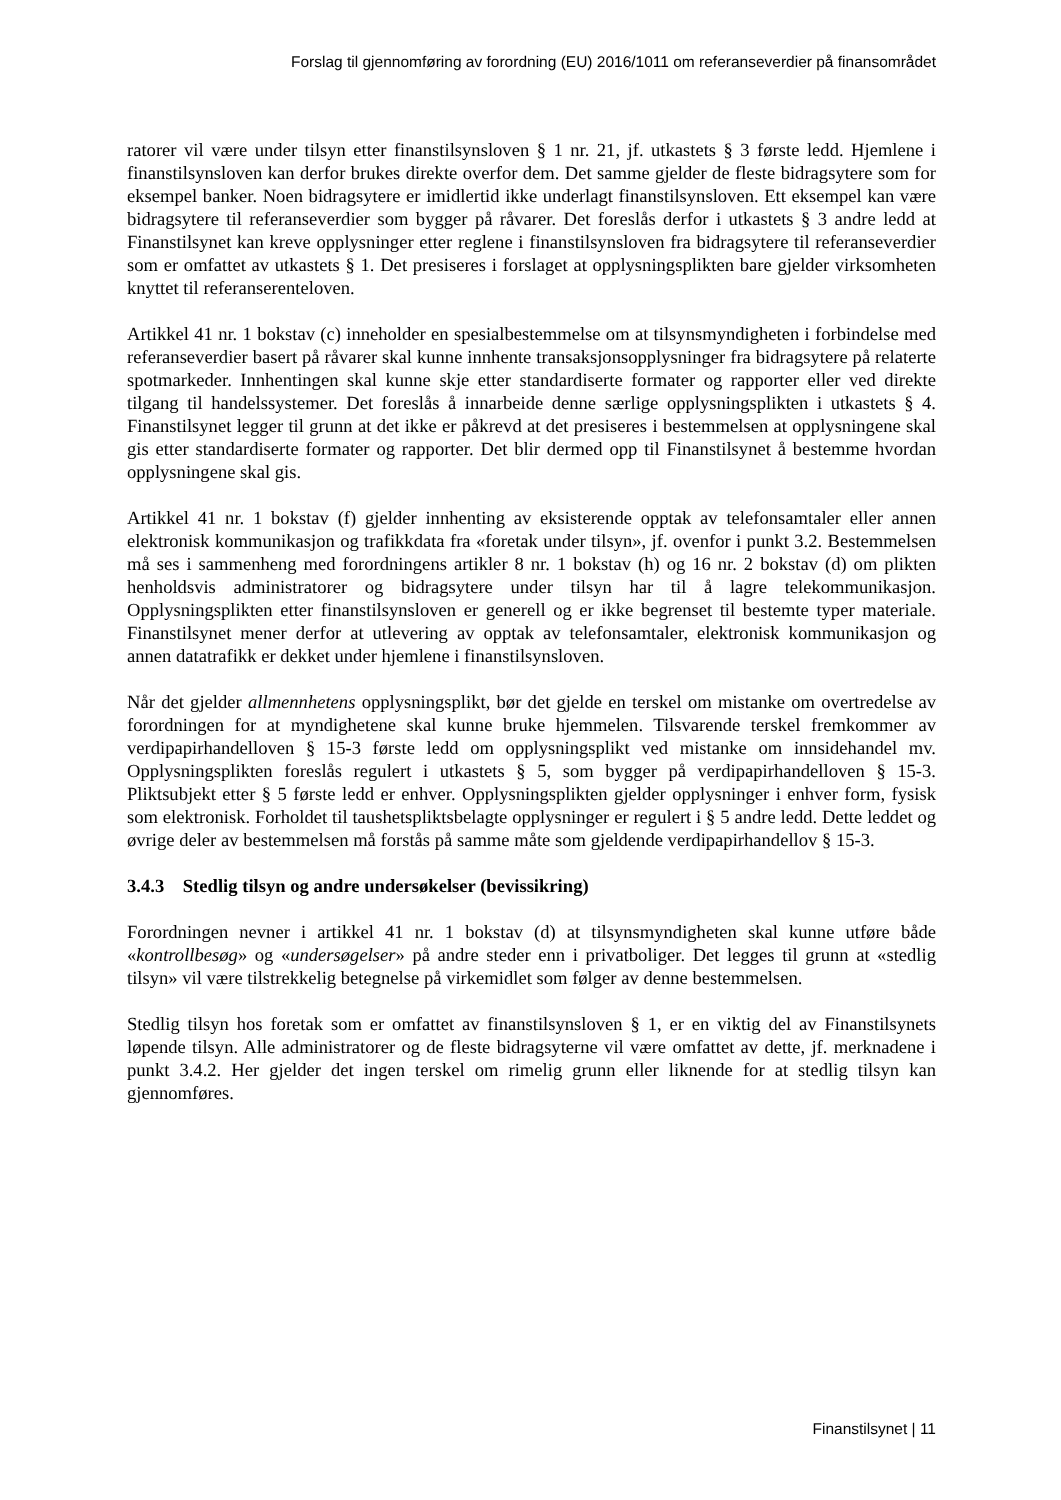Forslag til gjennomføring av forordning (EU) 2016/1011 om referanseverdier på finansområdet
ratorer vil være under tilsyn etter finanstilsynsloven § 1 nr. 21, jf. utkastets § 3 første ledd. Hjemlene i finanstilsynsloven kan derfor brukes direkte overfor dem. Det samme gjelder de fleste bidragsytere som for eksempel banker. Noen bidragsytere er imidlertid ikke underlagt finanstilsynsloven. Ett eksempel kan være bidragsytere til referanseverdier som bygger på råvarer. Det foreslås derfor i utkastets § 3 andre ledd at Finanstilsynet kan kreve opplysninger etter reglene i finanstilsynsloven fra bidragsytere til referanseverdier som er omfattet av utkastets § 1. Det presiseres i forslaget at opplysningsplikten bare gjelder virksomheten knyttet til referanserenteloven.
Artikkel 41 nr. 1 bokstav (c) inneholder en spesialbestemmelse om at tilsynsmyndigheten i forbindelse med referanseverdier basert på råvarer skal kunne innhente transaksjonsopplysninger fra bidragsytere på relaterte spotmarkeder. Innhentingen skal kunne skje etter standardiserte formater og rapporter eller ved direkte tilgang til handelssystemer. Det foreslås å innarbeide denne særlige opplysningsplikten i utkastets § 4. Finanstilsynet legger til grunn at det ikke er påkrevd at det presiseres i bestemmelsen at opplysningene skal gis etter standardiserte formater og rapporter. Det blir dermed opp til Finanstilsynet å bestemme hvordan opplysningene skal gis.
Artikkel 41 nr. 1 bokstav (f) gjelder innhenting av eksisterende opptak av telefonsamtaler eller annen elektronisk kommunikasjon og trafikkdata fra «foretak under tilsyn», jf. ovenfor i punkt 3.2. Bestemmelsen må ses i sammenheng med forordningens artikler 8 nr. 1 bokstav (h) og 16 nr. 2 bokstav (d) om plikten henholdsvis administratorer og bidragsytere under tilsyn har til å lagre telekommunikasjon. Opplysningsplikten etter finanstilsynsloven er generell og er ikke begrenset til bestemte typer materiale. Finanstilsynet mener derfor at utlevering av opptak av telefonsamtaler, elektronisk kommunikasjon og annen datatrafikk er dekket under hjemlene i finanstilsynsloven.
Når det gjelder allmennhetens opplysningsplikt, bør det gjelde en terskel om mistanke om overtredelse av forordningen for at myndighetene skal kunne bruke hjemmelen. Tilsvarende terskel fremkommer av verdipapirhandelloven § 15-3 første ledd om opplysningsplikt ved mistanke om innsidehandel mv. Opplysningsplikten foreslås regulert i utkastets § 5, som bygger på verdipapirhandelloven § 15-3. Pliktsubjekt etter § 5 første ledd er enhver. Opplysningsplikten gjelder opplysninger i enhver form, fysisk som elektronisk. Forholdet til taushetspliktsbelagte opplysninger er regulert i § 5 andre ledd. Dette leddet og øvrige deler av bestemmelsen må forstås på samme måte som gjeldende verdipapirhandellov § 15-3.
3.4.3 Stedlig tilsyn og andre undersøkelser (bevissikring)
Forordningen nevner i artikkel 41 nr. 1 bokstav (d) at tilsynsmyndigheten skal kunne utføre både «kontrollbesøg» og «undersøgelser» på andre steder enn i privatboliger. Det legges til grunn at «stedlig tilsyn» vil være tilstrekkelig betegnelse på virkemidlet som følger av denne bestemmelsen.
Stedlig tilsyn hos foretak som er omfattet av finanstilsynsloven § 1, er en viktig del av Finanstilsynets løpende tilsyn. Alle administratorer og de fleste bidragsyterne vil være omfattet av dette, jf. merknadene i punkt 3.4.2. Her gjelder det ingen terskel om rimelig grunn eller liknende for at stedlig tilsyn kan gjennomføres.
Finanstilsynet | 11